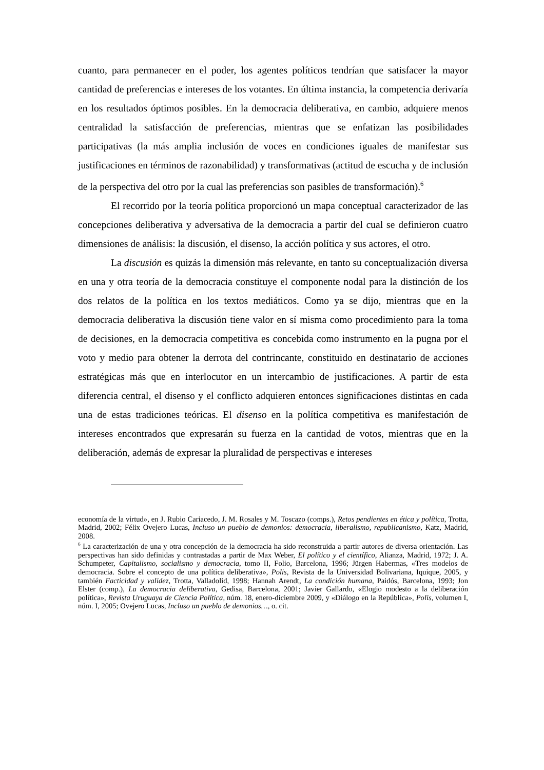cuanto, para permanecer en el poder, los agentes políticos tendrían que satisfacer la mayor cantidad de preferencias e intereses de los votantes. En última instancia, la competencia derivaría en los resultados óptimos posibles. En la democracia deliberativa, en cambio, adquiere menos centralidad la satisfacción de preferencias, mientras que se enfatizan las posibilidades participativas (la más amplia inclusión de voces en condiciones iguales de manifestar sus justificaciones en términos de razonabilidad) y transformativas (actitud de escucha y de inclusión de la perspectiva del otro por la cual las preferencias son pasibles de transformación).<sup>6</sup>
El recorrido por la teoría política proporcionó un mapa conceptual caracterizador de las concepciones deliberativa y adversativa de la democracia a partir del cual se definieron cuatro dimensiones de análisis: la discusión, el disenso, la acción política y sus actores, el otro.
La discusión es quizás la dimensión más relevante, en tanto su conceptualización diversa en una y otra teoría de la democracia constituye el componente nodal para la distinción de los dos relatos de la política en los textos mediáticos. Como ya se dijo, mientras que en la democracia deliberativa la discusión tiene valor en sí misma como procedimiento para la toma de decisiones, en la democracia competitiva es concebida como instrumento en la pugna por el voto y medio para obtener la derrota del contrincante, constituido en destinatario de acciones estratégicas más que en interlocutor en un intercambio de justificaciones. A partir de esta diferencia central, el disenso y el conflicto adquieren entonces significaciones distintas en cada una de estas tradiciones teóricas. El disenso en la política competitiva es manifestación de intereses encontrados que expresarán su fuerza en la cantidad de votos, mientras que en la deliberación, además de expresar la pluralidad de perspectivas e intereses
economía de la virtud», en J. Rubio Cariacedo, J. M. Rosales y M. Toscazo (comps.), Retos pendientes en ética y política, Trotta, Madrid, 2002; Félix Ovejero Lucas, Incluso un pueblo de demonios: democracia, liberalismo, republicanismo, Katz, Madrid, 2008.
<sup>6</sup> La caracterización de una y otra concepción de la democracia ha sido reconstruida a partir autores de diversa orientación. Las perspectivas han sido definidas y contrastadas a partir de Max Weber, El político y el científico, Alianza, Madrid, 1972; J. A. Schumpeter, Capitalismo, socialismo y democracia, tomo II, Folio, Barcelona, 1996; Jürgen Habermas, «Tres modelos de democracia. Sobre el concepto de una política deliberativa», Polis, Revista de la Universidad Bolivariana, Iquique, 2005, y también Facticidad y validez, Trotta, Valladolid, 1998; Hannah Arendt, La condición humana, Paidós, Barcelona, 1993; Jon Elster (comp.), La democracia deliberativa, Gedisa, Barcelona, 2001; Javier Gallardo, «Elogio modesto a la deliberación política», Revista Uruguaya de Ciencia Política, núm. 18, enero-diciembre 2009, y «Diálogo en la República», Polis, volumen I, núm. I, 2005; Ovejero Lucas, Incluso un pueblo de demonios…, o. cit.